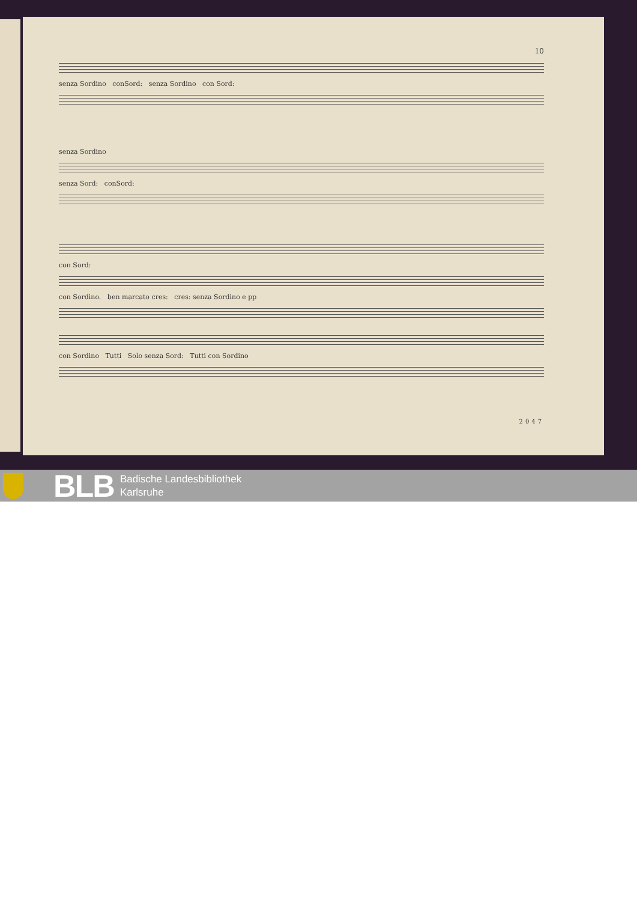10
senza Sordino conSord: senza Sordino con Sord:
senza Sordino
senza Sord: conSord:
con Sord:
con Sordino. ben marcato cres: cres: senza Sordino e pp
con Sordino Tutti Solo senza Sord: Tutti con Sordino
2047
BLB
Badische Landesbibliothek
Karlsruhe